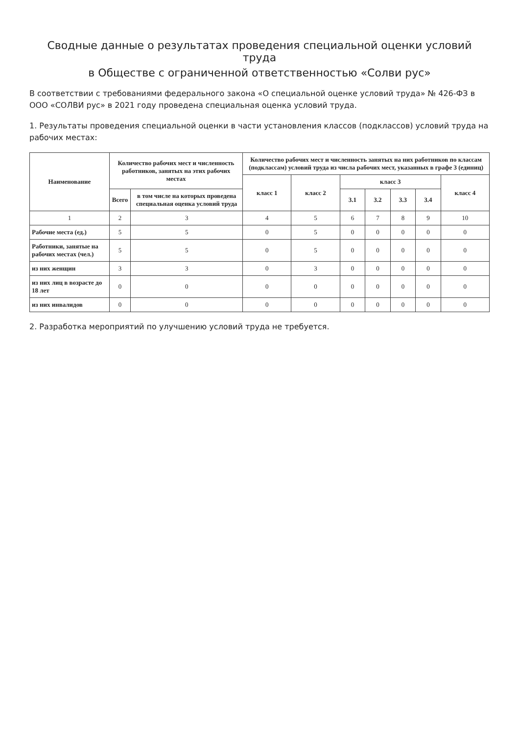Сводные данные о результатах проведения специальной оценки условий труда
в Обществе с ограниченной ответственностью «Солви рус»
В соответствии с требованиями федерального закона «О специальной оценке условий труда» № 426-ФЗ в ООО «СОЛВИ рус» в 2021 году проведена специальная оценка условий труда.
1. Результаты проведения специальной оценки в части установления классов (подклассов) условий труда на рабочих местах:
| Наименование | Количество рабочих мест и численность работников, занятых на этих рабочих местах | | Количество рабочих мест и численность занятых на них работников по классам (подклассам) условий труда из числа рабочих мест, указанных в графе 3 (единиц) | | | | | | |
| --- | --- | --- | --- | --- | --- | --- | --- | --- | --- |
| | | | класс 1 | класс 2 | класс 3 | | | | класс 4 |
| | Всего | в том числе на которых проведена специальная оценка условий труда | | | 3.1 | 3.2 | 3.3 | 3.4 | |
| 1 | 2 | 3 | 4 | 5 | 6 | 7 | 8 | 9 | 10 |
| Рабочие места (ед.) | 5 | 5 | 0 | 5 | 0 | 0 | 0 | 0 | 0 |
| Работники, занятые на рабочих местах (чел.) | 5 | 5 | 0 | 5 | 0 | 0 | 0 | 0 | 0 |
| из них женщин | 3 | 3 | 0 | 3 | 0 | 0 | 0 | 0 | 0 |
| из них лиц в возрасте до 18 лет | 0 | 0 | 0 | 0 | 0 | 0 | 0 | 0 | 0 |
| из них инвалидов | 0 | 0 | 0 | 0 | 0 | 0 | 0 | 0 | 0 |
2. Разработка мероприятий по улучшению условий труда не требуется.